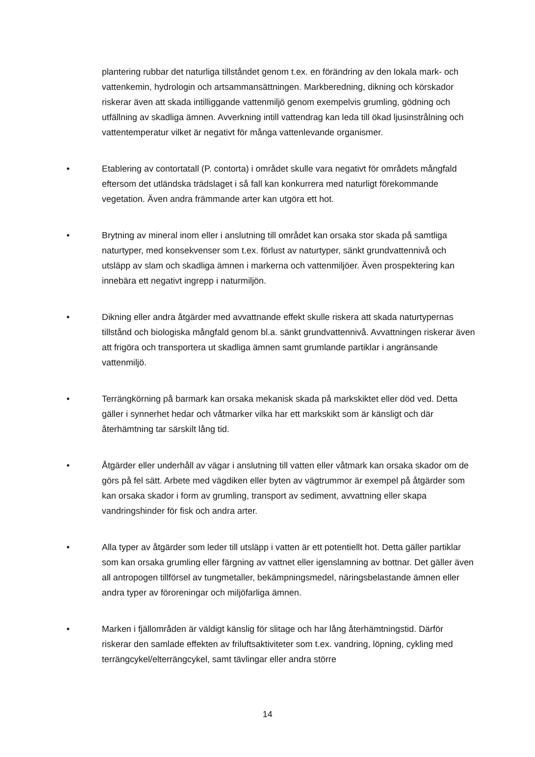plantering rubbar det naturliga tillståndet genom t.ex. en förändring av den lokala mark- och vattenkemin, hydrologin och artsammansättningen. Markberedning, dikning och körskador riskerar även att skada intilliggande vattenmiljö genom exempelvis grumling, gödning och utfällning av skadliga ämnen. Avverkning intill vattendrag kan leda till ökad ljusinstrålning och vattentemperatur vilket är negativt för många vattenlevande organismer.
• Etablering av contortatall (P. contorta) i området skulle vara negativt för områdets mångfald eftersom det utländska trädslaget i så fall kan konkurrera med naturligt förekommande vegetation. Även andra främmande arter kan utgöra ett hot.
• Brytning av mineral inom eller i anslutning till området kan orsaka stor skada på samtliga naturtyper, med konsekvenser som t.ex. förlust av naturtyper, sänkt grundvattennivå och utsläpp av slam och skadliga ämnen i markerna och vattenmiljöer. Även prospektering kan innebära ett negativt ingrepp i naturmiljön.
• Dikning eller andra åtgärder med avvattnande effekt skulle riskera att skada naturtypernas tillstånd och biologiska mångfald genom bl.a. sänkt grundvattennivå. Avvattningen riskerar även att frigöra och transportera ut skadliga ämnen samt grumlande partiklar i angränsande vattenmiljö.
• Terrängkörning på barmark kan orsaka mekanisk skada på markskiktet eller död ved. Detta gäller i synnerhet hedar och våtmarker vilka har ett markskikt som är känsligt och där återhämtning tar särskilt lång tid.
• Åtgärder eller underhåll av vägar i anslutning till vatten eller våtmark kan orsaka skador om de görs på fel sätt. Arbete med vägdiken eller byten av vägtrummor är exempel på åtgärder som kan orsaka skador i form av grumling, transport av sediment, avvattning eller skapa vandringshinder för fisk och andra arter.
• Alla typer av åtgärder som leder till utsläpp i vatten är ett potentiellt hot. Detta gäller partiklar som kan orsaka grumling eller färgning av vattnet eller igenslamning av bottnar. Det gäller även all antropogen tillförsel av tungmetaller, bekämpningsmedel, näringsbelastande ämnen eller andra typer av föroreningar och miljöfarliga ämnen.
• Marken i fjällområden är väldigt känslig för slitage och har lång återhämtningstid. Därför riskerar den samlade effekten av friluftsaktiviteter som t.ex. vandring, löpning, cykling med terrängcykel/elterrängcykel, samt tävlingar eller andra större
14